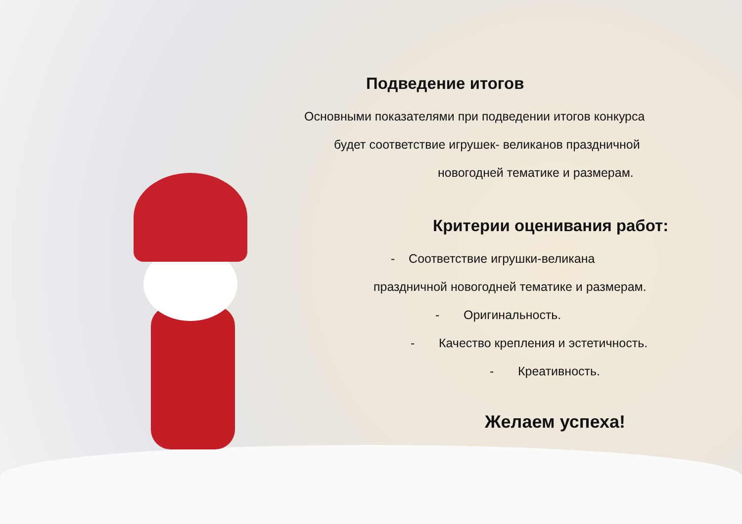Подведение итогов
Основными показателями при подведении итогов конкурса
будет соответствие игрушек- великанов праздничной
новогодней тематике и размерам.
Критерии оценивания работ:
- Соответствие игрушки-великана
праздничной новогодней тематике и размерам.
- Оригинальность.
- Качество крепления и эстетичность.
- Креативность.
Желаем успеха!